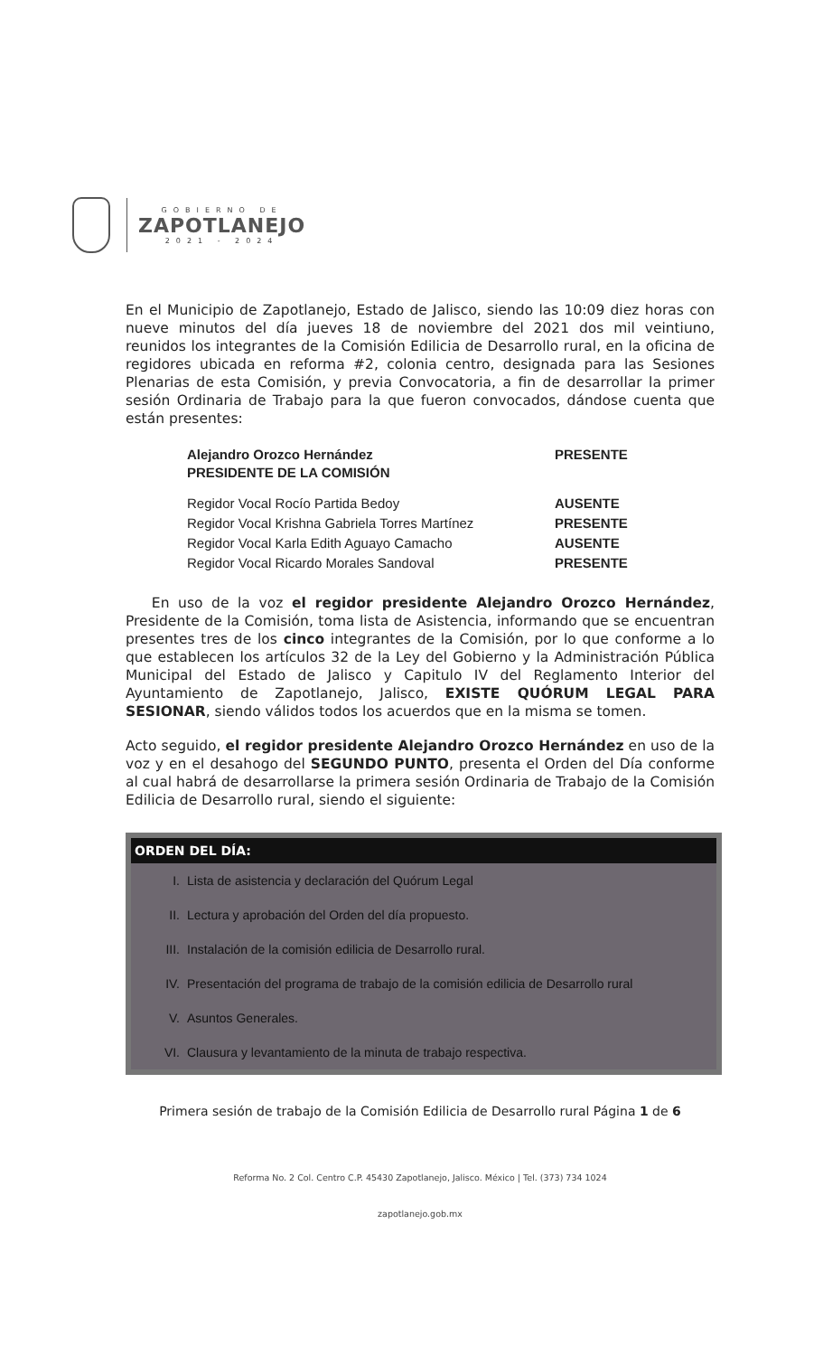GOBIERNO DE
ZAPOTLANEJO
2021 - 2024
En el Municipio de Zapotlanejo, Estado de Jalisco, siendo las 10:09 diez horas con nueve minutos del día jueves 18 de noviembre del 2021 dos mil veintiuno, reunidos los integrantes de la Comisión Edilicia de Desarrollo rural, en la oficina de regidores ubicada en reforma #2, colonia centro, designada para las Sesiones Plenarias de esta Comisión, y previa Convocatoria, a fin de desarrollar la primer sesión Ordinaria de Trabajo para la que fueron convocados, dándose cuenta que están presentes:
| Alejandro Orozco Hernández PRESIDENTE DE LA COMISIÓN | PRESENTE |
| Regidor Vocal Rocío Partida Bedoy | AUSENTE |
| Regidor Vocal Krishna Gabriela Torres Martínez | PRESENTE |
| Regidor Vocal Karla Edith Aguayo Camacho | AUSENTE |
| Regidor Vocal Ricardo Morales Sandoval | PRESENTE |
En uso de la voz el regidor presidente Alejandro Orozco Hernández, Presidente de la Comisión, toma lista de Asistencia, informando que se encuentran presentes tres de los cinco integrantes de la Comisión, por lo que conforme a lo que establecen los artículos 32 de la Ley del Gobierno y la Administración Pública Municipal del Estado de Jalisco y Capitulo IV del Reglamento Interior del Ayuntamiento de Zapotlanejo, Jalisco, EXISTE QUÓRUM LEGAL PARA SESIONAR, siendo válidos todos los acuerdos que en la misma se tomen.
Acto seguido, el regidor presidente Alejandro Orozco Hernández en uso de la voz y en el desahogo del SEGUNDO PUNTO, presenta el Orden del Día conforme al cual habrá de desarrollarse la primera sesión Ordinaria de Trabajo de la Comisión Edilicia de Desarrollo rural, siendo el siguiente:
| ORDEN DEL DÍA: | |
| --- | --- |
| I. | Lista de asistencia y declaración del Quórum Legal |
| II. | Lectura y aprobación del Orden del día propuesto. |
| III. | Instalación de la comisión edilicia de Desarrollo rural. |
| IV. | Presentación del programa de trabajo de la comisión edilicia de Desarrollo rural |
| V. | Asuntos Generales. |
| VI. | Clausura y levantamiento de la minuta de trabajo respectiva. |
Primera sesión de trabajo de la Comisión Edilicia de Desarrollo rural Página 1 de 6
Reforma No. 2 Col. Centro C.P. 45430 Zapotlanejo, Jalisco. México | Tel. (373) 734 1024
zapotlanejo.gob.mx